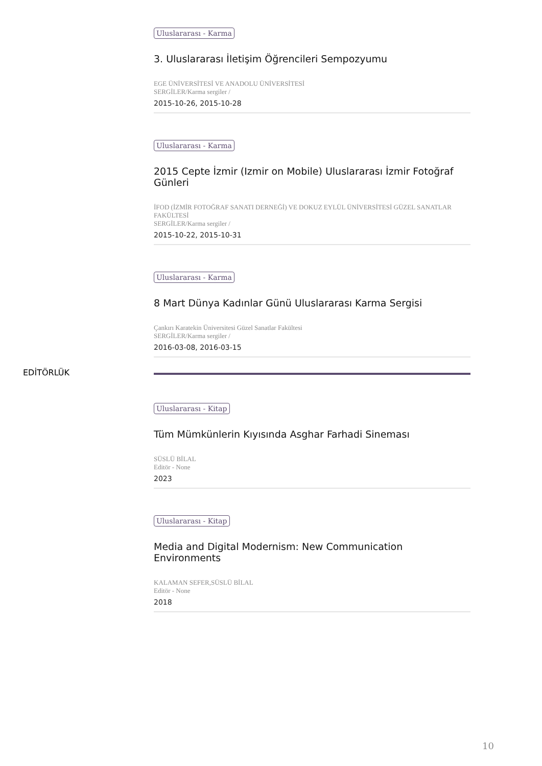Uluslararası - Karma
3. Uluslararası İletişim Öğrencileri Sempozyumu
EGE ÜNİVERSİTESİ VE ANADOLU ÜNİVERSİTESİ
SERGİLER/Karma sergiler /
2015-10-26, 2015-10-28
Uluslararası - Karma
2015 Cepte İzmir (Izmir on Mobile) Uluslararası İzmir Fotoğraf Günleri
İFOD (İZMİR FOTOĞRAF SANATI DERNEĞİ) VE DOKUZ EYLÜL ÜNİVERSİTESİ GÜZEL SANATLAR FAKÜLTESİ
SERGİLER/Karma sergiler /
2015-10-22, 2015-10-31
Uluslararası - Karma
8 Mart Dünya Kadınlar Günü Uluslararası Karma Sergisi
Çankırı Karatekin Üniversitesi Güzel Sanatlar Fakültesi
SERGİLER/Karma sergiler /
2016-03-08, 2016-03-15
EDİTÖRLÜK
Uluslararası - Kitap
Tüm Mümkünlerin Kıyısında Asghar Farhadi Sineması
SÜSLÜ BİLAL
Editör - None
2023
Uluslararası - Kitap
Media and Digital Modernism: New Communication Environments
KALAMAN SEFER,SÜSLÜ BİLAL
Editör - None
2018
10